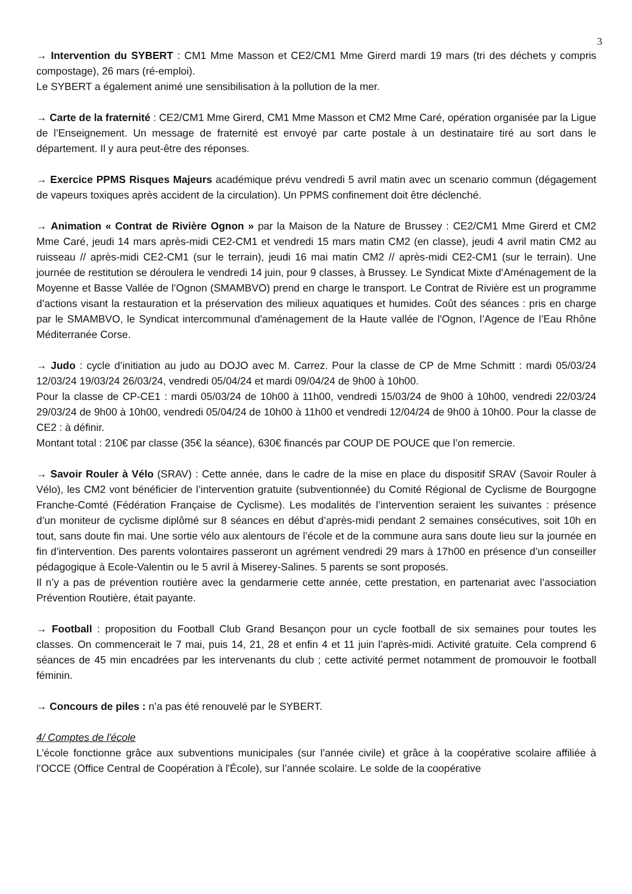3
→ Intervention du SYBERT : CM1 Mme Masson et CE2/CM1 Mme Girerd mardi 19 mars (tri des déchets y compris compostage), 26 mars (ré-emploi).
Le SYBERT a également animé une sensibilisation à la pollution de la mer.
→ Carte de la fraternité : CE2/CM1 Mme Girerd, CM1 Mme Masson et CM2 Mme Caré, opération organisée par la Ligue de l’Enseignement. Un message de fraternité est envoyé par carte postale à un destinataire tiré au sort dans le département. Il y aura peut-être des réponses.
→ Exercice PPMS Risques Majeurs académique prévu vendredi 5 avril matin avec un scenario commun (dégagement de vapeurs toxiques après accident de la circulation). Un PPMS confinement doit être déclenché.
→ Animation « Contrat de Rivière Ognon » par la Maison de la Nature de Brussey : CE2/CM1 Mme Girerd et CM2 Mme Caré, jeudi 14 mars après-midi CE2-CM1 et vendredi 15 mars matin CM2 (en classe), jeudi 4 avril matin CM2 au ruisseau // après-midi CE2-CM1 (sur le terrain), jeudi 16 mai matin CM2 // après-midi CE2-CM1 (sur le terrain). Une journée de restitution se déroulera le vendredi 14 juin, pour 9 classes, à Brussey. Le Syndicat Mixte d’Aménagement de la Moyenne et Basse Vallée de l’Ognon (SMAMBVO) prend en charge le transport. Le Contrat de Rivière est un programme d’actions visant la restauration et la préservation des milieux aquatiques et humides. Coût des séances : pris en charge par le SMAMBVO, le Syndicat intercommunal d'aménagement de la Haute vallée de l'Ognon, l’Agence de l’Eau Rhône Méditerranée Corse.
→ Judo : cycle d’initiation au judo au DOJO avec M. Carrez. Pour la classe de CP de Mme Schmitt : mardi 05/03/24 12/03/24 19/03/24 26/03/24, vendredi 05/04/24 et mardi 09/04/24 de 9h00 à 10h00.
Pour la classe de CP-CE1 : mardi 05/03/24 de 10h00 à 11h00, vendredi 15/03/24 de 9h00 à 10h00, vendredi 22/03/24 29/03/24 de 9h00 à 10h00, vendredi 05/04/24 de 10h00 à 11h00 et vendredi 12/04/24 de 9h00 à 10h00. Pour la classe de CE2 : à définir.
Montant total : 210€ par classe (35€ la séance), 630€ financés par COUP DE POUCE que l’on remercie.
→ Savoir Rouler à Vélo (SRAV) : Cette année, dans le cadre de la mise en place du dispositif SRAV (Savoir Rouler à Vélo), les CM2 vont bénéficier de l’intervention gratuite (subventionnée) du Comité Régional de Cyclisme de Bourgogne Franche-Comté (Fédération Française de Cyclisme). Les modalités de l’intervention seraient les suivantes : présence d’un moniteur de cyclisme diplômé sur 8 séances en début d’après-midi pendant 2 semaines consécutives, soit 10h en tout, sans doute fin mai. Une sortie vélo aux alentours de l’école et de la commune aura sans doute lieu sur la journée en fin d’intervention. Des parents volontaires passeront un agrément vendredi 29 mars à 17h00 en présence d’un conseiller pédagogique à Ecole-Valentin ou le 5 avril à Miserey-Salines. 5 parents se sont proposés.
Il n’y a pas de prévention routière avec la gendarmerie cette année, cette prestation, en partenariat avec l’association Prévention Routière, était payante.
→ Football : proposition du Football Club Grand Besançon pour un cycle football de six semaines pour toutes les classes. On commencerait le 7 mai, puis 14, 21, 28 et enfin 4 et 11 juin l’après-midi. Activité gratuite. Cela comprend 6 séances de 45 min encadrées par les intervenants du club ; cette activité permet notamment de promouvoir le football féminin.
→ Concours de piles : n’a pas été renouvelé par le SYBERT.
4/ Comptes de l'école
L’école fonctionne grâce aux subventions municipales (sur l’année civile) et grâce à la coopérative scolaire affiliée à l’OCCE (Office Central de Coopération à l'École), sur l’année scolaire. Le solde de la coopérative